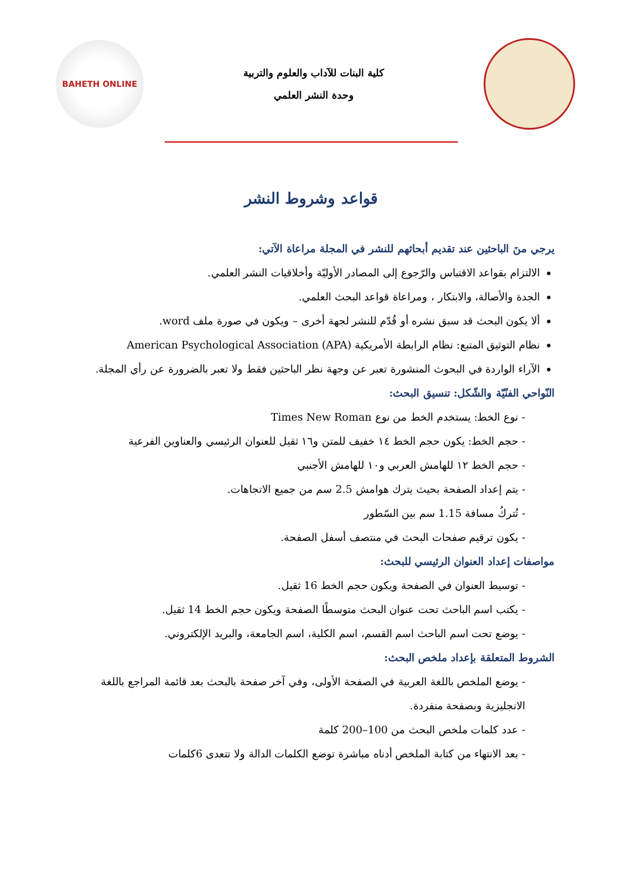كلية البنات للآداب والعلوم والتربية
وحدة النشر العلمي
BAHETH ONLINE
قواعد وشروط النشر
يرجي منَ الباحثين عند تقديم أبحاثهم للنشر في المجلة مراعاة الآتي:
الالتزام بقواعد الاقتباس والرّجوع إلى المصادر الأوليّة وأخلاقيات النشر العلمي.
الجدة والأصالة، والابتكار ، ومراعاة قواعد البحث العلمي.
ألا يكون البحث قد سبق نشره أو قُدّم للنشر لجهة أخرى – ويكون في صورة ملف word.
نظام التوثيق المتبع: نظام الرابطة الأمريكية American Psychological Association (APA)
الآراء الواردة في البحوث المنشورة تعبر عن وجهة نظر الباحثين فقط ولا تعبر بالضرورة عن رأي المجلة.
النّواحي الفنّيّة والشّكل: تنسيق البحث:
- نوع الخط: يستخدم الخط من نوع Times New Roman
- حجم الخط: يكون حجم الخط ١٤ خفيف للمتن و١٦ ثقيل للعنوان الرئيسي والعناوين الفرعية
- حجم الخط ١٢ للهامش العربي و١٠ للهامش الأجنبي
- يتم إعداد الصفحة بحيث يترك هوامش 2.5 سم من جميع الاتجاهات.
- تُتركُ مسافة 1.15 سم بين السّطور
- يكون ترقيم صفحات البحث في منتصف أسفل الصفحة.
مواصفات إعداد العنوان الرئيسي للبحث:
- توسيط العنوان في الصفحة ويكون حجم الخط 16 ثقيل.
- يكتب اسم الباحث تحت عنوان البحث متوسطًا الصفحة ويكون حجم الخط 14 ثقيل.
- يوضع تحت اسم الباحث اسم القسم، اسم الكلية، اسم الجامعة، والبريد الإلكتروني.
الشروط المتعلقة بإعداد ملخص البحث:
- يوضع الملخص باللغة العربية في الصفحة الأولى، وفي آخر صفحة بالبحث بعد قائمة المراجع باللغة الانجليزية وبصفحة منفردة.
- عدد كلمات ملخص البحث من 100–200 كلمة
- بعد الانتهاء من كتابة الملخص أدناه مباشرة توضع الكلمات الدالة ولا تتعدى 6كلمات